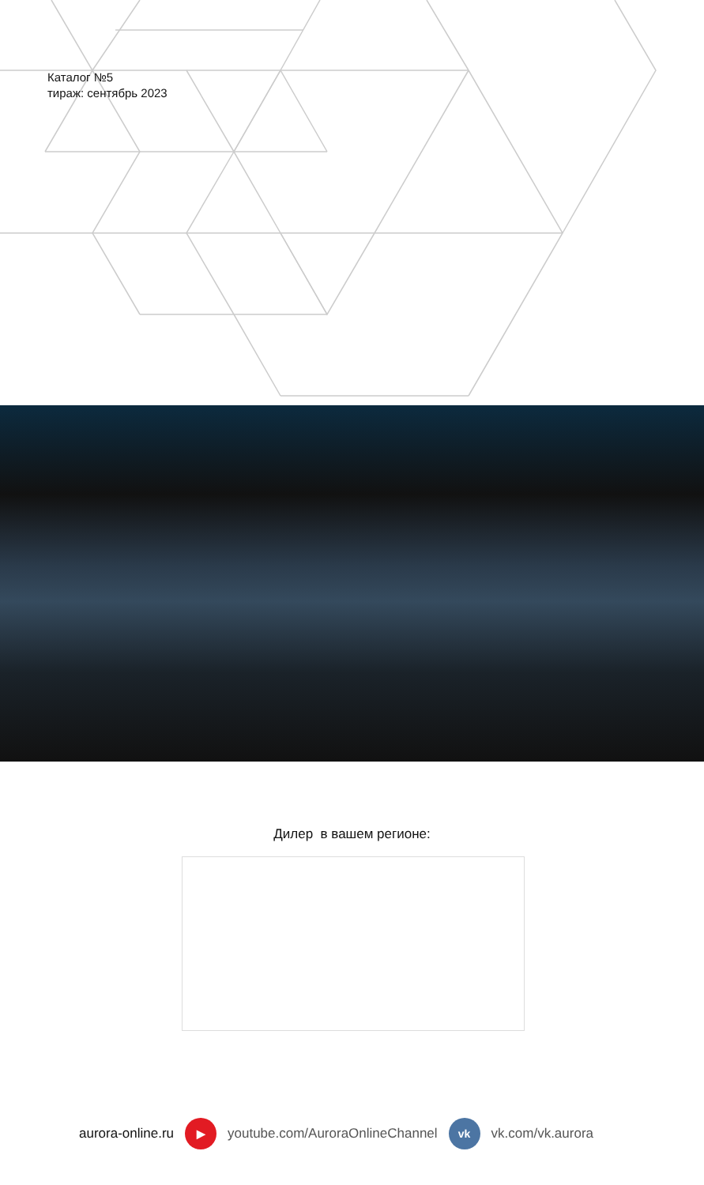Каталог №5
тираж: сентябрь 2023
Дилер в вашем регионе:
aurora-online.ru ▶ youtube.com/AuroraOnlineChannel vk vk.com/vk.aurora